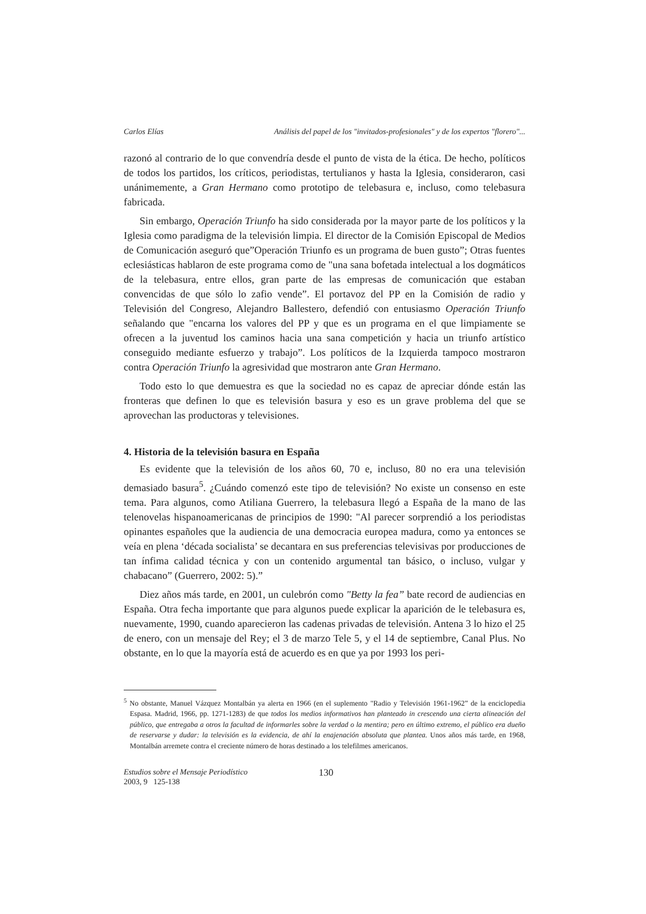Carlos Elías Análisis del papel de los "invitados-profesionales" y de los expertos "florero"...
razonó al contrario de lo que convendría desde el punto de vista de la ética. De hecho, políticos de todos los partidos, los críticos, periodistas, tertulianos y hasta la Iglesia, consideraron, casi unánimemente, a Gran Hermano como prototipo de telebasura e, incluso, como telebasura fabricada.
Sin embargo, Operación Triunfo ha sido considerada por la mayor parte de los políticos y la Iglesia como paradigma de la televisión limpia. El director de la Comisión Episcopal de Medios de Comunicación aseguró que”Operación Triunfo es un programa de buen gusto”; Otras fuentes eclesiásticas hablaron de este programa como de "una sana bofetada intelectual a los dogmáticos de la telebasura, entre ellos, gran parte de las empresas de comunicación que estaban convencidas de que sólo lo zafio vende”. El portavoz del PP en la Comisión de radio y Televisión del Congreso, Alejandro Ballestero, defendió con entusiasmo Operación Triunfo señalando que "encarna los valores del PP y que es un programa en el que limpiamente se ofrecen a la juventud los caminos hacia una sana competición y hacia un triunfo artístico conseguido mediante esfuerzo y trabajo”. Los políticos de la Izquierda tampoco mostraron contra Operación Triunfo la agresividad que mostraron ante Gran Hermano.
Todo esto lo que demuestra es que la sociedad no es capaz de apreciar dónde están las fronteras que definen lo que es televisión basura y eso es un grave problema del que se aprovechan las productoras y televisiones.
4. Historia de la televisión basura en España
Es evidente que la televisión de los años 60, 70 e, incluso, 80 no era una televisión demasiado basura<sup>5</sup>. ¿Cuándo comenzó este tipo de televisión? No existe un consenso en este tema. Para algunos, como Atiliana Guerrero, la telebasura llegó a España de la mano de las telenovelas hispanoamericanas de principios de 1990: "Al parecer sorprendió a los periodistas opinantes españoles que la audiencia de una democracia europea madura, como ya entonces se veía en plena ‘década socialista’ se decantara en sus preferencias televisivas por producciones de tan ínfima calidad técnica y con un contenido argumental tan básico, o incluso, vulgar y chabacano” (Guerrero, 2002: 5).”
Diez años más tarde, en 2001, un culebrón como "Betty la fea” bate record de audiencias en España. Otra fecha importante que para algunos puede explicar la aparición de le telebasura es, nuevamente, 1990, cuando aparecieron las cadenas privadas de televisión. Antena 3 lo hizo el 25 de enero, con un mensaje del Rey; el 3 de marzo Tele 5, y el 14 de septiembre, Canal Plus. No obstante, en lo que la mayoría está de acuerdo es en que ya por 1993 los peri-
<sup>5</sup> No obstante, Manuel Vázquez Montalbán ya alerta en 1966 (en el suplemento "Radio y Televisión 1961-1962” de la enciclopedia Espasa. Madrid, 1966, pp. 1271-1283) de que todos los medios informativos han planteado in crescendo una cierta alineación del público, que entregaba a otros la facultad de informarles sobre la verdad o la mentira; pero en último extremo, el público era dueño de reservarse y dudar: la televisión es la evidencia, de ahí la enajenación absoluta que plantea. Unos años más tarde, en 1968, Montalbán arremete contra el creciente número de horas destinado a los telefilmes americanos.
Estudios sobre el Mensaje Periodístico
2003, 9 125-138
130